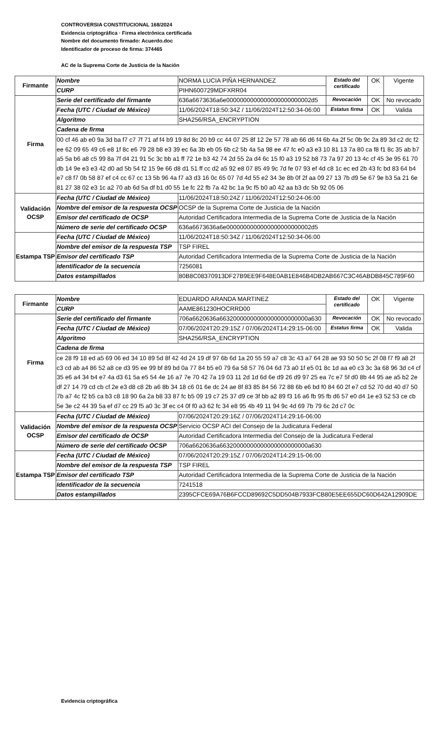CONTROVERSIA CONSTITUCIONAL 168/2024
Evidencia criptográfica · Firma electrónica certificada
Nombre del documento firmado: Acuerdo.doc
Identificador de proceso de firma: 374465
AC de la Suprema Corte de Justicia de la Nación
| Firmante | Nombre | NORMA LUCIA PIÑA HERNANDEZ | Estado del certificado | OK | Vigente |
| | CURP | PIHN600729MDFXRR04 | | | |
| Firma | Serie del certificado del firmante | 636a6673636a6e0000000000000000000000002d5 | Revocación | OK | No revocado |
| | Fecha (UTC / Ciudad de México) | 11/06/2024T18:50:34Z / 11/06/2024T12:50:34-06:00 | Estatus firma | OK | Valida |
| | Algoritmo | SHA256/RSA_ENCRYPTION | | | |
| | Cadena de firma | | | | |
| | 00 cf 46 ab e0 9a 3d ba f7 c7 7f 71 af f4 b9 19 8d 8c 20 b9 cc 44 07 25 8f 12 2e 57 78 ab 66 d6 f4 6b 4a 2f 5c 0b 9c 2a 89 3d c2 dc f2 ee 62 09 65 49 c6 e8 1f 8c e6 79 28 b8 e3 39 ec 6a 3b eb 05 6b c2 5b 4a 5a 98 ee 47 fc e0 a3 e3 10 81 13 7a 80 ca f8 f1 8c 35 ab b7 a5 5a b6 a8 c5 99 8a 7f d4 21 91 5c 3c bb a1 ff 72 1e b3 42 74 2d 55 2a d4 6c 15 f0 a3 19 52 b8 73 7a 97 20 13 4c cf 45 3e 95 61 70 db 14 9e e3 e3 42 d0 ad 5b 54 f2 15 9e 66 d8 d1 51 ff cc d2 a5 92 e8 07 85 49 9c 7d fe 07 93 ef 4d c8 1c ec ed 2b 43 fc bd 83 64 b4 e7 c8 f7 0b 58 87 ef c4 cc 67 cc 13 5b 96 4a f7 a3 d3 16 0c 65 07 7d 4d 55 e2 34 3e 8b 0f 2f aa 09 27 13 7b d9 5e 67 9e b3 5a 21 6e 81 27 38 02 e3 1c a2 70 ab 6d 5a df b1 d0 55 1e fc 22 fb 7a 42 bc 1a 9c f5 b0 a0 42 aa b3 dc 5b 92 05 06 | | | | |
| Validación OCSP | Fecha (UTC / Ciudad de México) | 11/06/2024T18:50:24Z / 11/06/2024T12:50:24-06:00 | | | |
| | Nombre del emisor de la respuesta OCSP | OCSP de la Suprema Corte de Justicia de la Nación | | | |
| | Emisor del certificado de OCSP | Autoridad Certificadora Intermedia de la Suprema Corte de Justicia de la Nación | | | |
| | Número de serie del certificado OCSP | 636a6673636a6e0000000000000000000000002d5 | | | |
| Estampa TSP | Fecha (UTC / Ciudad de México) | 11/06/2024T18:50:34Z / 11/06/2024T12:50:34-06:00 | | | |
| | Nombre del emisor de la respuesta TSP | TSP FIREL | | | |
| | Emisor del certificado TSP | Autoridad Certificadora Intermedia de la Suprema Corte de Justicia de la Nación | | | |
| | Identificador de la secuencia | 7256081 | | | |
| | Datos estampillados | 80B8C08370913DF27B9EE9F648E0AB1E846B4DB2AB667C3C46ABDB845C789F60 | | | |
| Firmante | Nombre | EDUARDO ARANDA MARTINEZ | Estado del certificado | OK | Vigente |
| | CURP | AAME861230HOCRRD00 | | | |
| Firma | Serie del certificado del firmante | 706a6620636a66320000000000000000000000a630 | Revocación | OK | No revocado |
| | Fecha (UTC / Ciudad de México) | 07/06/2024T20:29:15Z / 07/06/2024T14:29:15-06:00 | Estatus firma | OK | Valida |
| | Algoritmo | SHA256/RSA_ENCRYPTION | | | |
| | Cadena de firma | | | | |
| | ce 28 f9 18 ed a5 69 06 ed 34 10 89 5d 8f 42 4d 24 19 df 97 6b 6d 1a 20 55 59 a7 c8 3c 43 a7 64 28 ae 93 50 50 5c 2f 08 f7 f9 a8 2f c3 cd ab a4 86 52 a8 ce d3 95 ee 99 bf 89 bd 0a 77 84 b5 e0 79 6a 58 57 76 04 6d 73 a0 1f e5 01 8c 1d aa e0 c3 3c 3a 68 96 3d c4 cf 35 e6 a4 34 b4 e7 4a d3 61 5a e5 54 4e 16 a7 7e 70 42 7a 19 03 11 2d 1d 6d 6e d9 26 d9 97 25 ea 7c e7 5f d0 8b 44 95 ae a5 b2 2e df 27 14 79 cd cb cf 2e e3 d8 c8 2b a6 8b 34 18 c6 01 6e dc 24 ae 8f 83 85 84 56 72 88 6b e6 bd f0 84 60 2f e7 cd 52 70 dd 40 d7 50 7b a7 4c f2 b5 ca b3 c8 18 90 6a 2a b8 33 87 fc b5 09 19 c7 25 37 d9 ce 3f bb a2 89 f3 16 a6 fb 95 fb d6 57 e0 d4 1e e3 52 53 ce cb 5e 3e c2 44 39 5a ef d7 cc 29 f5 a0 3c 3f ec c4 0f f0 a3 62 fc 34 e8 95 4b 49 11 94 9c 4d 69 7b 79 6c 2d c7 0c | | | | |
| Validación OCSP | Fecha (UTC / Ciudad de México) | 07/06/2024T20:29:16Z / 07/06/2024T14:29:16-06:00 | | | |
| | Nombre del emisor de la respuesta OCSP | Servicio OCSP ACI del Consejo de la Judicatura Federal | | | |
| | Emisor del certificado de OCSP | Autoridad Certificadora Intermedia del Consejo de la Judicatura Federal | | | |
| | Número de serie del certificado OCSP | 706a6620636a66320000000000000000000000a630 | | | |
| Estampa TSP | Fecha (UTC / Ciudad de México) | 07/06/2024T20:29:15Z / 07/06/2024T14:29:15-06:00 | | | |
| | Nombre del emisor de la respuesta TSP | TSP FIREL | | | |
| | Emisor del certificado TSP | Autoridad Certificadora Intermedia de la Suprema Corte de Justicia de la Nación | | | |
| | Identificador de la secuencia | 7241518 | | | |
| | Datos estampillados | 2395CFCE69A76B6FCCD89692C5DD504B7933FCB80E5EE655DC60D642A12909DE | | | |
Evidencia criptográfica